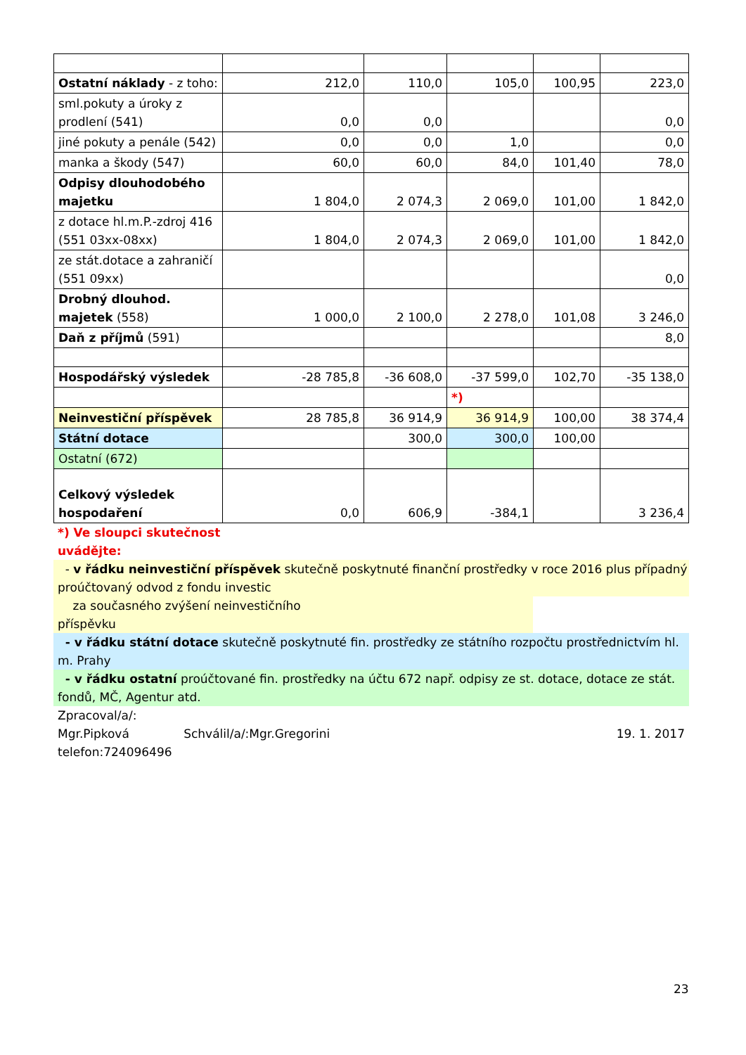| Ostatní náklady - z toho: | 212,0 | 110,0 | 105,0 | 100,95 | 223,0 |
| sml.pokuty a úroky z prodlení (541) | 0,0 | 0,0 | | | 0,0 |
| jiné pokuty a penále (542) | 0,0 | 0,0 | 1,0 | | 0,0 |
| manka a škody (547) | 60,0 | 60,0 | 84,0 | 101,40 | 78,0 |
| Odpisy dlouhodobého majetku | 1 804,0 | 2 074,3 | 2 069,0 | 101,00 | 1 842,0 |
| z dotace hl.m.P.-zdroj 416 (551 03xx-08xx) | 1 804,0 | 2 074,3 | 2 069,0 | 101,00 | 1 842,0 |
| ze stát.dotace a zahraničí (551 09xx) | | | | | 0,0 |
| Drobný dlouhod. majetek (558) | 1 000,0 | 2 100,0 | 2 278,0 | 101,08 | 3 246,0 |
| Daň z příjmů (591) | | | | | 8,0 |
| Hospodářský výsledek | -28 785,8 | -36 608,0 | -37 599,0 | 102,70 | -35 138,0 |
| | | | *) | | |
| Neinvestiční příspěvek | 28 785,8 | 36 914,9 | 36 914,9 | 100,00 | 38 374,4 |
| Státní dotace | | 300,0 | 300,0 | 100,00 | |
| Ostatní (672) | | | | | |
| Celkový výsledek hospodaření | 0,0 | 606,9 | -384,1 | | 3 236,4 |
*) Ve sloupci skutečnost uvádějte:
- v řádku neinvestiční příspěvek skutečně poskytnuté finanční prostředky v roce 2016 plus případný proúčtovaný odvod z fondu investic
za současného zvýšení neinvestičního
příspěvku
- v řádku státní dotace skutečně poskytnuté fin. prostředky ze státního rozpočtu prostřednictvím hl. m. Prahy
- v řádku ostatní proúčtované fin. prostředky na účtu 672 např. odpisy ze st. dotace, dotace ze stát. fondů, MČ, Agentur atd.
Zpracoval/a/:
Mgr.Pipková Schválil/a/:Mgr.Gregorini 19. 1. 2017
telefon:724096496
23